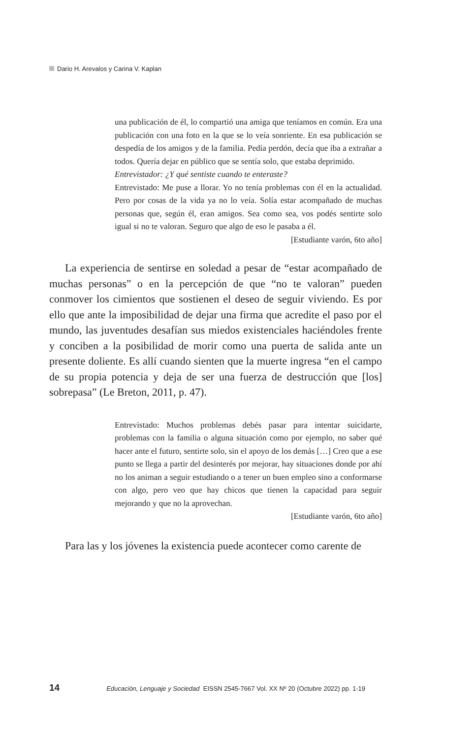Dario H. Arevalos y Carina V. Kaplan
una publicación de él, lo compartió una amiga que teníamos en común. Era una publicación con una foto en la que se lo veía sonriente. En esa publicación se despedía de los amigos y de la familia. Pedía perdón, decía que iba a extrañar a todos. Quería dejar en público que se sentía solo, que estaba deprimido.
Entrevistador: ¿Y qué sentiste cuando te enteraste?
Entrevistado: Me puse a llorar. Yo no tenía problemas con él en la actualidad. Pero por cosas de la vida ya no lo veía. Solía estar acompañado de muchas personas que, según él, eran amigos. Sea como sea, vos podés sentirte solo igual si no te valoran. Seguro que algo de eso le pasaba a él.
[Estudiante varón, 6to año]
La experiencia de sentirse en soledad a pesar de “estar acompañado de muchas personas” o en la percepción de que “no te valoran” pueden conmover los cimientos que sostienen el deseo de seguir viviendo. Es por ello que ante la imposibilidad de dejar una firma que acredite el paso por el mundo, las juventudes desafían sus miedos existenciales haciéndoles frente y conciben a la posibilidad de morir como una puerta de salida ante un presente doliente. Es allí cuando sienten que la muerte ingresa “en el campo de su propia potencia y deja de ser una fuerza de destrucción que [los] sobrepasa” (Le Breton, 2011, p. 47).
Entrevistado: Muchos problemas debés pasar para intentar suicidarte, problemas con la familia o alguna situación como por ejemplo, no saber qué hacer ante el futuro, sentirte solo, sin el apoyo de los demás […] Creo que a ese punto se llega a partir del desinterés por mejorar, hay situaciones donde por ahí no los animan a seguir estudiando o a tener un buen empleo sino a conformarse con algo, pero veo que hay chicos que tienen la capacidad para seguir mejorando y que no la aprovechan.
[Estudiante varón, 6to año]
Para las y los jóvenes la existencia puede acontecer como carente de
14 Educación, Lenguaje y Sociedad EISSN 2545-7667 Vol. XX Nº 20 (Octubre 2022) pp. 1-19